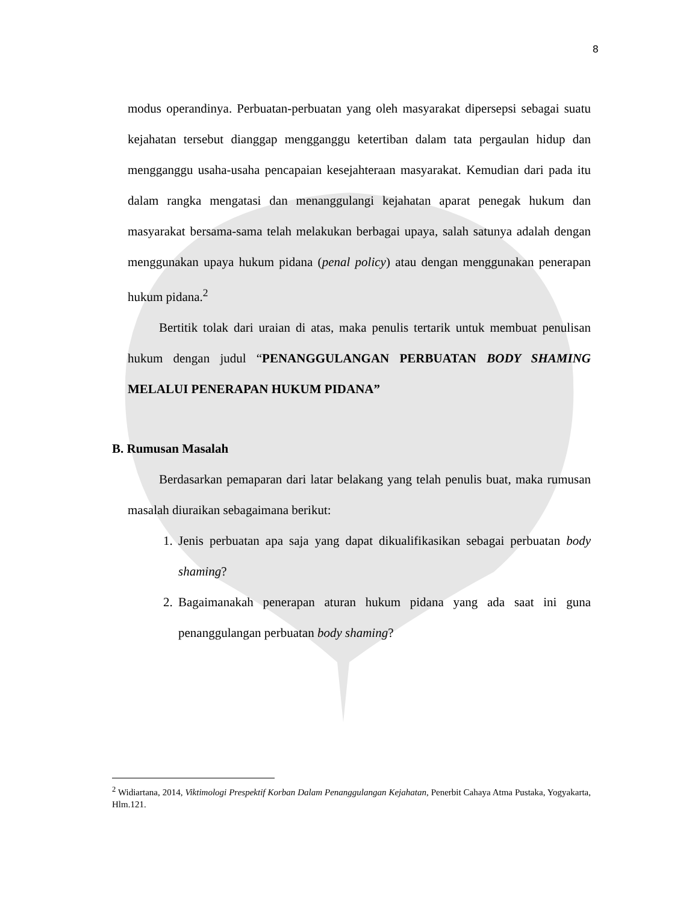8
modus operandinya. Perbuatan-perbuatan yang oleh masyarakat dipersepsi sebagai suatu kejahatan tersebut dianggap mengganggu ketertiban dalam tata pergaulan hidup dan mengganggu usaha-usaha pencapaian kesejahteraan masyarakat. Kemudian dari pada itu dalam rangka mengatasi dan menanggulangi kejahatan aparat penegak hukum dan masyarakat bersama-sama telah melakukan berbagai upaya, salah satunya adalah dengan menggunakan upaya hukum pidana (penal policy) atau dengan menggunakan penerapan hukum pidana.<sup>2</sup>
Bertitik tolak dari uraian di atas, maka penulis tertarik untuk membuat penulisan hukum dengan judul “PENANGGULANGAN PERBUATAN BODY SHAMING MELALUI PENERAPAN HUKUM PIDANA”
B. Rumusan Masalah
Berdasarkan pemaparan dari latar belakang yang telah penulis buat, maka rumusan masalah diuraikan sebagaimana berikut:
1. Jenis perbuatan apa saja yang dapat dikualifikasikan sebagai perbuatan body shaming?
2. Bagaimanakah penerapan aturan hukum pidana yang ada saat ini guna penanggulangan perbuatan body shaming?
<sup>2</sup> Widiartana, 2014, Viktimologi Prespektif Korban Dalam Penanggulangan Kejahatan, Penerbit Cahaya Atma Pustaka, Yogyakarta, Hlm.121.